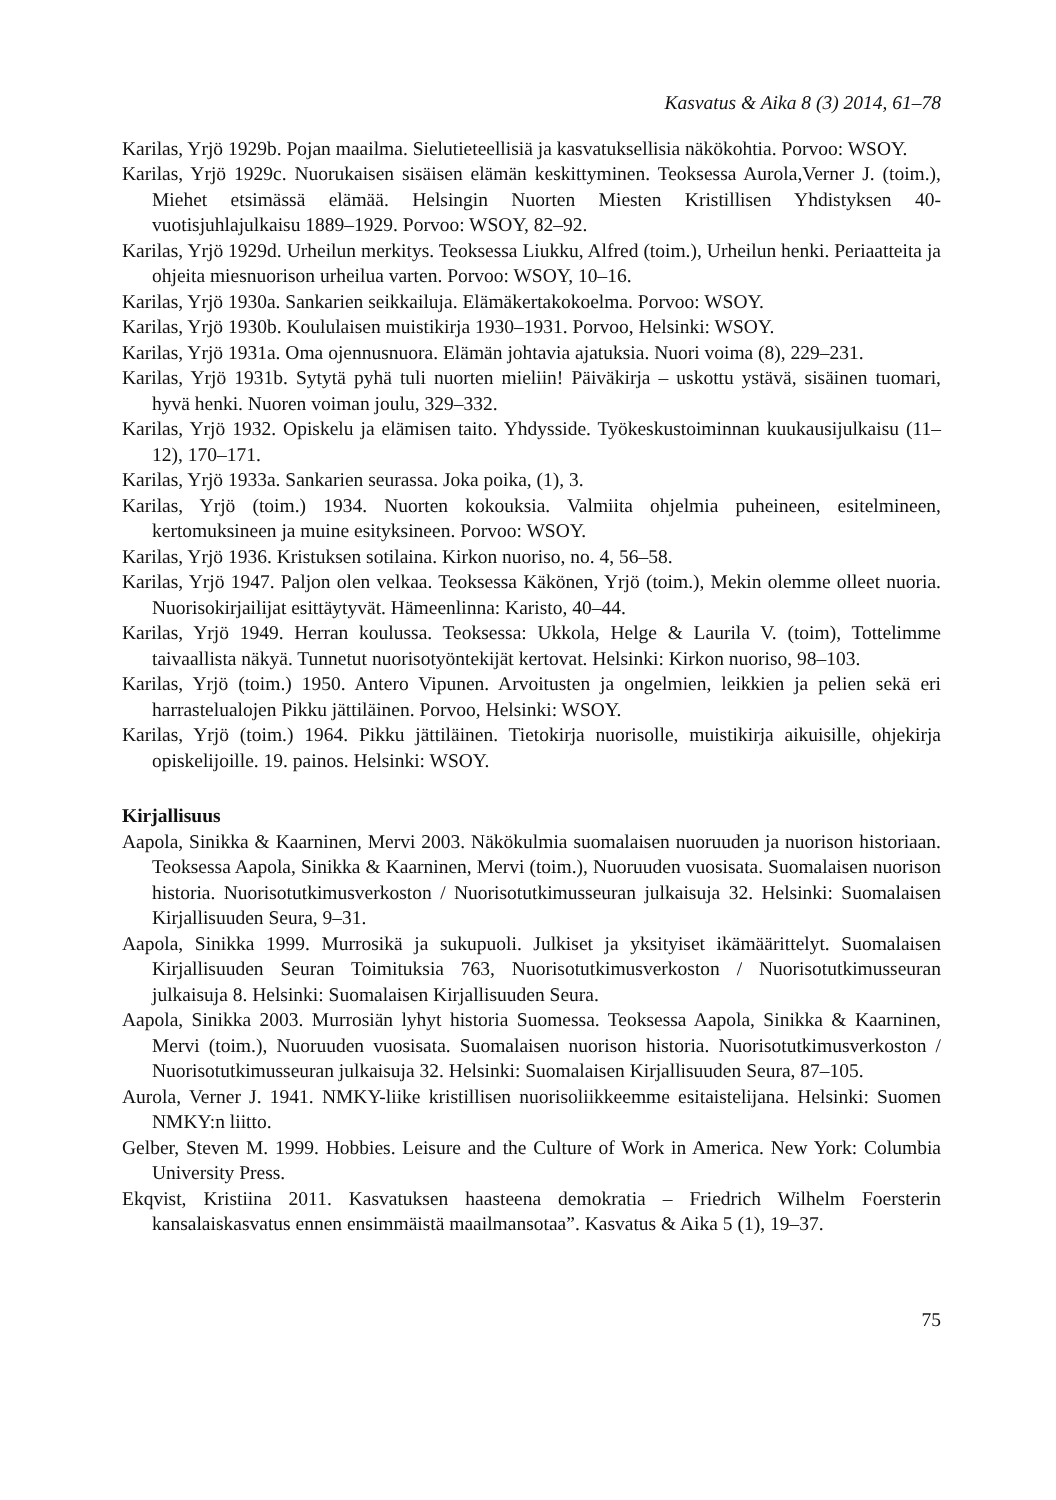Kasvatus & Aika 8 (3) 2014, 61–78
Karilas, Yrjö 1929b. Pojan maailma. Sielutieteellisiä ja kasvatuksellisia näkökohtia. Porvoo: WSOY.
Karilas, Yrjö 1929c. Nuorukaisen sisäisen elämän keskittyminen. Teoksessa Aurola,Verner J. (toim.), Miehet etsimässä elämää. Helsingin Nuorten Miesten Kristillisen Yhdistyksen 40-vuotisjuhlajulkaisu 1889–1929. Porvoo: WSOY, 82–92.
Karilas, Yrjö 1929d. Urheilun merkitys. Teoksessa Liukku, Alfred (toim.), Urheilun henki. Periaatteita ja ohjeita miesnuorison urheilua varten. Porvoo: WSOY, 10–16.
Karilas, Yrjö 1930a. Sankarien seikkailuja. Elämäkertakokoelma. Porvoo: WSOY.
Karilas, Yrjö 1930b. Koululaisen muistikirja 1930–1931. Porvoo, Helsinki: WSOY.
Karilas, Yrjö 1931a. Oma ojennusnuora. Elämän johtavia ajatuksia. Nuori voima (8), 229–231.
Karilas, Yrjö 1931b. Sytytä pyhä tuli nuorten mieliin! Päiväkirja – uskottu ystävä, sisäinen tuomari, hyvä henki. Nuoren voiman joulu, 329–332.
Karilas, Yrjö 1932. Opiskelu ja elämisen taito. Yhdysside. Työkeskustoiminnan kuukausijulkaisu (11–12), 170–171.
Karilas, Yrjö 1933a. Sankarien seurassa. Joka poika, (1), 3.
Karilas, Yrjö (toim.) 1934. Nuorten kokouksia. Valmiita ohjelmia puheineen, esitelmineen, kertomuksineen ja muine esityksineen. Porvoo: WSOY.
Karilas, Yrjö 1936. Kristuksen sotilaina. Kirkon nuoriso, no. 4, 56–58.
Karilas, Yrjö 1947. Paljon olen velkaa. Teoksessa Käkönen, Yrjö (toim.), Mekin olemme olleet nuoria. Nuorisokirjailijat esittäytyvät. Hämeenlinna: Karisto, 40–44.
Karilas, Yrjö 1949. Herran koulussa. Teoksessa: Ukkola, Helge & Laurila V. (toim), Tottelimme taivaallista näkyä. Tunnetut nuorisotyöntekijät kertovat. Helsinki: Kirkon nuoriso, 98–103.
Karilas, Yrjö (toim.) 1950. Antero Vipunen. Arvoitusten ja ongelmien, leikkien ja pelien sekä eri harrastelualojen Pikku jättiläinen. Porvoo, Helsinki: WSOY.
Karilas, Yrjö (toim.) 1964. Pikku jättiläinen. Tietokirja nuorisolle, muistikirja aikuisille, ohjekirja opiskelijoille. 19. painos. Helsinki: WSOY.
Kirjallisuus
Aapola, Sinikka & Kaarninen, Mervi 2003. Näkökulmia suomalaisen nuoruuden ja nuorison historiaan. Teoksessa Aapola, Sinikka & Kaarninen, Mervi (toim.), Nuoruuden vuosisata. Suomalaisen nuorison historia. Nuorisotutkimusverkoston / Nuorisotutkimusseuran julkaisuja 32. Helsinki: Suomalaisen Kirjallisuuden Seura, 9–31.
Aapola, Sinikka 1999. Murrosikä ja sukupuoli. Julkiset ja yksityiset ikämäärittelyt. Suomalaisen Kirjallisuuden Seuran Toimituksia 763, Nuorisotutkimusverkoston / Nuorisotutkimusseuran julkaisuja 8. Helsinki: Suomalaisen Kirjallisuuden Seura.
Aapola, Sinikka 2003. Murrosiän lyhyt historia Suomessa. Teoksessa Aapola, Sinikka & Kaarninen, Mervi (toim.), Nuoruuden vuosisata. Suomalaisen nuorison historia. Nuorisotutkimusverkoston / Nuorisotutkimusseuran julkaisuja 32. Helsinki: Suomalaisen Kirjallisuuden Seura, 87–105.
Aurola, Verner J. 1941. NMKY-liike kristillisen nuorisoliikkeemme esitaistelijana. Helsinki: Suomen NMKY:n liitto.
Gelber, Steven M. 1999. Hobbies. Leisure and the Culture of Work in America. New York: Columbia University Press.
Ekqvist, Kristiina 2011. Kasvatuksen haasteena demokratia – Friedrich Wilhelm Foersterin kansalaiskasvatus ennen ensimmäistä maailmansotaa”. Kasvatus & Aika 5 (1), 19–37.
75